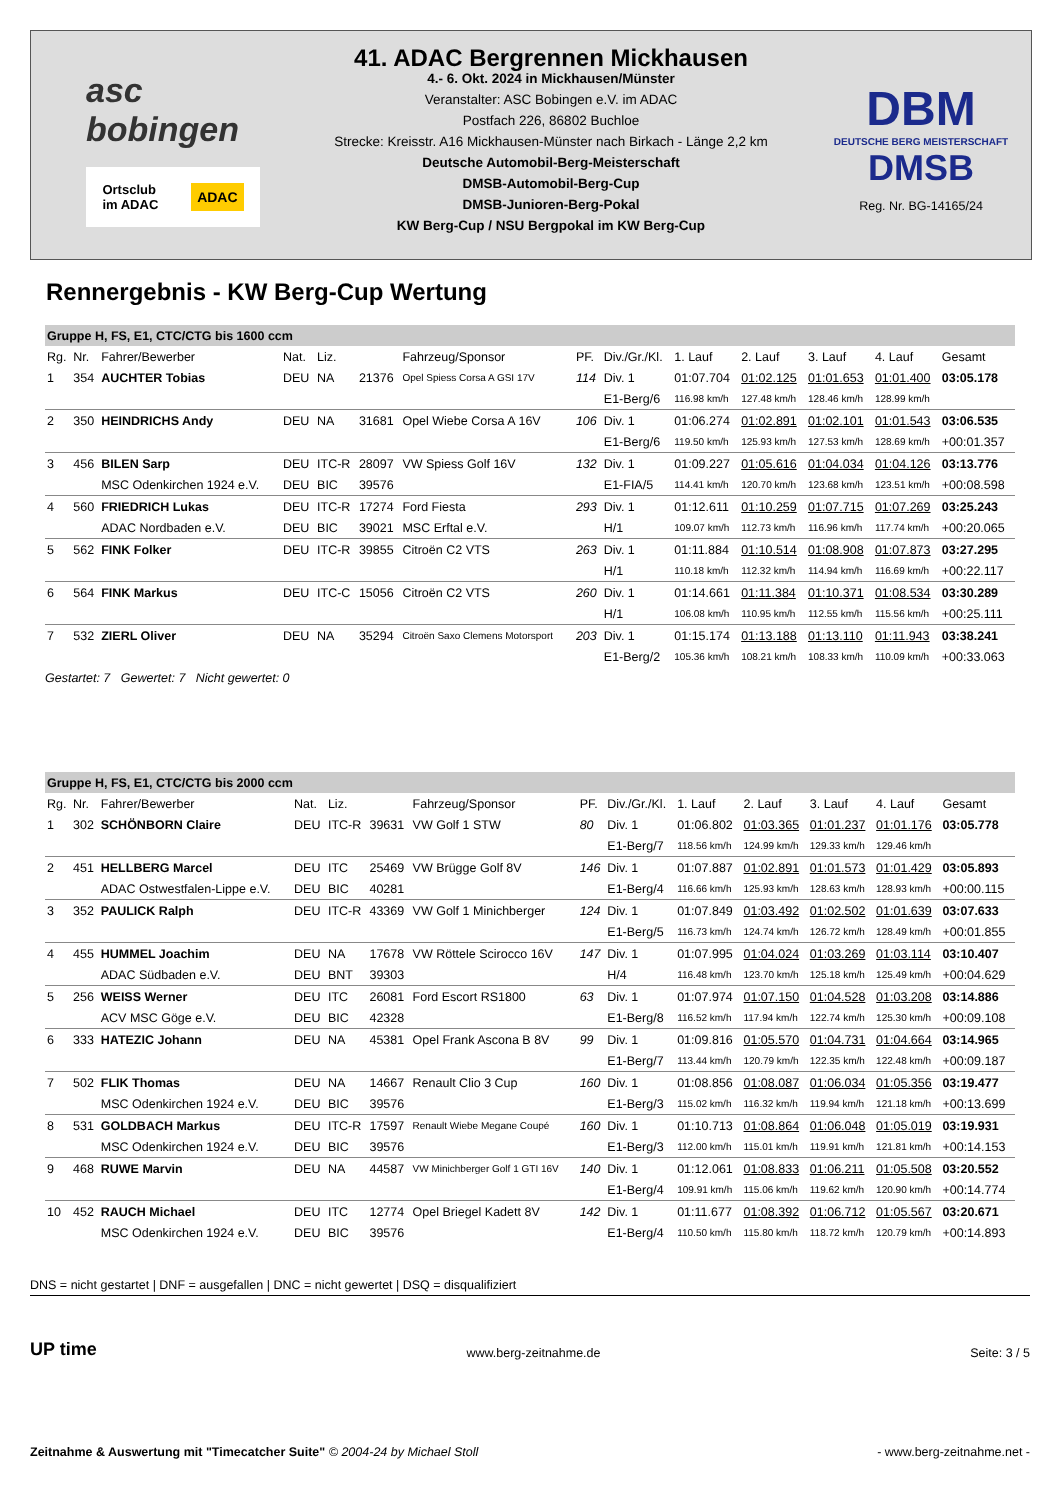asc bobingen
Ortsclub
im ADAC ADAC
41. ADAC Bergrennen Mickhausen
4.- 6. Okt. 2024 in Mickhausen/Münster
Veranstalter: ASC Bobingen e.V. im ADAC
Postfach 226, 86802 Buchloe
Strecke: Kreisstr. A16 Mickhausen-Münster nach Birkach - Länge 2,2 km
Deutsche Automobil-Berg-Meisterschaft
DMSB-Automobil-Berg-Cup
DMSB-Junioren-Berg-Pokal
KW Berg-Cup / NSU Bergpokal im KW Berg-Cup
DBM
DEUTSCHE BERG MEISTERSCHAFT
DMSB
Reg. Nr. BG-14165/24
Rennergebnis - KW Berg-Cup Wertung
| Gruppe H, FS, E1, CTC/CTG bis 1600 ccm | | | | | | | | | | | | | |
| Rg. | Nr. | Fahrer/Bewerber | Nat. | Liz. | | Fahrzeug/Sponsor | PF. | Div./Gr./Kl. | 1. Lauf | 2. Lauf | 3. Lauf | 4. Lauf | Gesamt |
| 1 | 354 | AUCHTER Tobias | DEU | NA | 21376 | Opel Spiess Corsa A GSI 17V | 114 | Div. 1 | 01:07.704 | 01:02.125 | 01:01.653 | 01:01.400 | 03:05.178 |
| | | | | | | | | E1-Berg/6 | 116.98 km/h | 127.48 km/h | 128.46 km/h | 128.99 km/h | |
| 2 | 350 | HEINDRICHS Andy | DEU | NA | 31681 | Opel Wiebe Corsa A 16V | 106 | Div. 1 | 01:06.274 | 01:02.891 | 01:02.101 | 01:01.543 | 03:06.535 |
| | | | | | | | | E1-Berg/6 | 119.50 km/h | 125.93 km/h | 127.53 km/h | 128.69 km/h | +00:01.357 |
| 3 | 456 | BILEN Sarp | DEU | ITC-R | 28097 | VW Spiess Golf 16V | 132 | Div. 1 | 01:09.227 | 01:05.616 | 01:04.034 | 01:04.126 | 03:13.776 |
| | | MSC Odenkirchen 1924 e.V. | DEU | BIC | 39576 | | | E1-FIA/5 | 114.41 km/h | 120.70 km/h | 123.68 km/h | 123.51 km/h | +00:08.598 |
| 4 | 560 | FRIEDRICH Lukas | DEU | ITC-R | 17274 | Ford Fiesta | 293 | Div. 1 | 01:12.611 | 01:10.259 | 01:07.715 | 01:07.269 | 03:25.243 |
| | | ADAC Nordbaden e.V. | DEU | BIC | 39021 | MSC Erftal e.V. | | H/1 | 109.07 km/h | 112.73 km/h | 116.96 km/h | 117.74 km/h | +00:20.065 |
| 5 | 562 | FINK Folker | DEU | ITC-R | 39855 | Citroën C2 VTS | 263 | Div. 1 | 01:11.884 | 01:10.514 | 01:08.908 | 01:07.873 | 03:27.295 |
| | | | | | | | | H/1 | 110.18 km/h | 112.32 km/h | 114.94 km/h | 116.69 km/h | +00:22.117 |
| 6 | 564 | FINK Markus | DEU | ITC-C | 15056 | Citroën C2 VTS | 260 | Div. 1 | 01:14.661 | 01:11.384 | 01:10.371 | 01:08.534 | 03:30.289 |
| | | | | | | | | H/1 | 106.08 km/h | 110.95 km/h | 112.55 km/h | 115.56 km/h | +00:25.111 |
| 7 | 532 | ZIERL Oliver | DEU | NA | 35294 | Citroën Saxo Clemens Motorsport | 203 | Div. 1 | 01:15.174 | 01:13.188 | 01:13.110 | 01:11.943 | 03:38.241 |
| | | | | | | | | E1-Berg/2 | 105.36 km/h | 108.21 km/h | 108.33 km/h | 110.09 km/h | +00:33.063 |
Gestartet: 7 Gewertet: 7 Nicht gewertet: 0
| Gruppe H, FS, E1, CTC/CTG bis 2000 ccm | | | | | | | | | | | | | |
| Rg. | Nr. | Fahrer/Bewerber | Nat. | Liz. | | Fahrzeug/Sponsor | PF. | Div./Gr./Kl. | 1. Lauf | 2. Lauf | 3. Lauf | 4. Lauf | Gesamt |
| 1 | 302 | SCHÖNBORN Claire | DEU | ITC-R | 39631 | VW Golf 1 STW | 80 | Div. 1 | 01:06.802 | 01:03.365 | 01:01.237 | 01:01.176 | 03:05.778 |
| | | | | | | | | E1-Berg/7 | 118.56 km/h | 124.99 km/h | 129.33 km/h | 129.46 km/h | |
| 2 | 451 | HELLBERG Marcel | DEU | ITC | 25469 | VW Brügge Golf 8V | 146 | Div. 1 | 01:07.887 | 01:02.891 | 01:01.573 | 01:01.429 | 03:05.893 |
| | | ADAC Ostwestfalen-Lippe e.V. | DEU | BIC | 40281 | | | E1-Berg/4 | 116.66 km/h | 125.93 km/h | 128.63 km/h | 128.93 km/h | +00:00.115 |
| 3 | 352 | PAULICK Ralph | DEU | ITC-R | 43369 | VW Golf 1 Minichberger | 124 | Div. 1 | 01:07.849 | 01:03.492 | 01:02.502 | 01:01.639 | 03:07.633 |
| | | | | | | | | E1-Berg/5 | 116.73 km/h | 124.74 km/h | 126.72 km/h | 128.49 km/h | +00:01.855 |
| 4 | 455 | HUMMEL Joachim | DEU | NA | 17678 | VW Röttele Scirocco 16V | 147 | Div. 1 | 01:07.995 | 01:04.024 | 01:03.269 | 01:03.114 | 03:10.407 |
| | | ADAC Südbaden e.V. | DEU | BNT | 39303 | | | H/4 | 116.48 km/h | 123.70 km/h | 125.18 km/h | 125.49 km/h | +00:04.629 |
| 5 | 256 | WEISS Werner | DEU | ITC | 26081 | Ford Escort RS1800 | 63 | Div. 1 | 01:07.974 | 01:07.150 | 01:04.528 | 01:03.208 | 03:14.886 |
| | | ACV MSC Göge e.V. | DEU | BIC | 42328 | | | E1-Berg/8 | 116.52 km/h | 117.94 km/h | 122.74 km/h | 125.30 km/h | +00:09.108 |
| 6 | 333 | HATEZIC Johann | DEU | NA | 45381 | Opel Frank Ascona B 8V | 99 | Div. 1 | 01:09.816 | 01:05.570 | 01:04.731 | 01:04.664 | 03:14.965 |
| | | | | | | | | E1-Berg/7 | 113.44 km/h | 120.79 km/h | 122.35 km/h | 122.48 km/h | +00:09.187 |
| 7 | 502 | FLIK Thomas | DEU | NA | 14667 | Renault Clio 3 Cup | 160 | Div. 1 | 01:08.856 | 01:08.087 | 01:06.034 | 01:05.356 | 03:19.477 |
| | | MSC Odenkirchen 1924 e.V. | DEU | BIC | 39576 | | | E1-Berg/3 | 115.02 km/h | 116.32 km/h | 119.94 km/h | 121.18 km/h | +00:13.699 |
| 8 | 531 | GOLDBACH Markus | DEU | ITC-R | 17597 | Renault Wiebe Megane Coupé | 160 | Div. 1 | 01:10.713 | 01:08.864 | 01:06.048 | 01:05.019 | 03:19.931 |
| | | MSC Odenkirchen 1924 e.V. | DEU | BIC | 39576 | | | E1-Berg/3 | 112.00 km/h | 115.01 km/h | 119.91 km/h | 121.81 km/h | +00:14.153 |
| 9 | 468 | RUWE Marvin | DEU | NA | 44587 | VW Minichberger Golf 1 GTI 16V | 140 | Div. 1 | 01:12.061 | 01:08.833 | 01:06.211 | 01:05.508 | 03:20.552 |
| | | | | | | | | E1-Berg/4 | 109.91 km/h | 115.06 km/h | 119.62 km/h | 120.90 km/h | +00:14.774 |
| 10 | 452 | RAUCH Michael | DEU | ITC | 12774 | Opel Briegel Kadett 8V | 142 | Div. 1 | 01:11.677 | 01:08.392 | 01:06.712 | 01:05.567 | 03:20.671 |
| | | MSC Odenkirchen 1924 e.V. | DEU | BIC | 39576 | | | E1-Berg/4 | 110.50 km/h | 115.80 km/h | 118.72 km/h | 120.79 km/h | +00:14.893 |
DNS = nicht gestartet | DNF = ausgefallen | DNC = nicht gewertet | DSQ = disqualifiziert
UP time www.berg-zeitnahme.de Seite: 3 / 5
Zeitnahme & Auswertung mit "Timecatcher Suite" © 2004-24 by Michael Stoll - www.berg-zeitnahme.net -